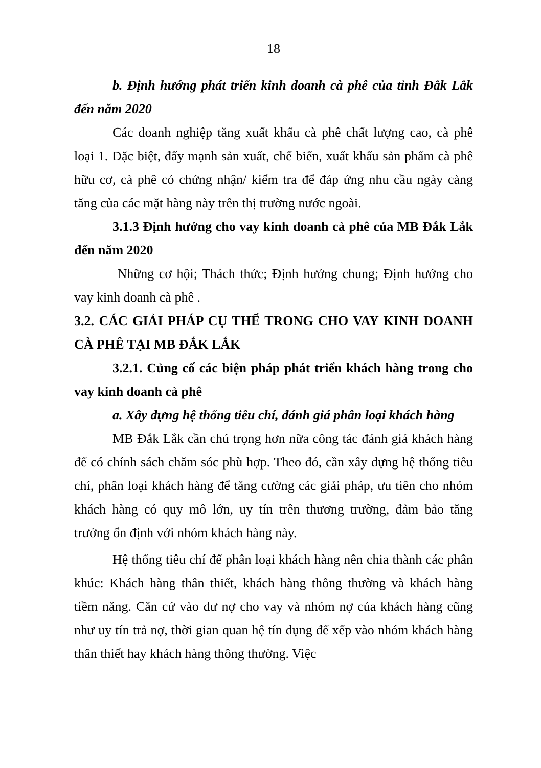18
b. Định hướng phát triển kinh doanh cà phê của tỉnh Đắk Lắk đến năm 2020
Các doanh nghiệp tăng xuất khẩu cà phê chất lượng cao, cà phê loại 1. Đặc biệt, đẩy mạnh sản xuất, chế biến, xuất khẩu sản phẩm cà phê hữu cơ, cà phê có chứng nhận/ kiểm tra để đáp ứng nhu cầu ngày càng tăng của các mặt hàng này trên thị trường nước ngoài.
3.1.3 Định hướng cho vay kinh doanh cà phê của MB Đắk Lắk đến năm 2020
Những cơ hội; Thách thức; Định hướng chung; Định hướng cho vay kinh doanh cà phê .
3.2. CÁC GIẢI PHÁP CỤ THỂ TRONG CHO VAY KINH DOANH CÀ PHÊ TẠI MB ĐẮK LẮK
3.2.1. Củng cố các biện pháp phát triển khách hàng trong cho vay kinh doanh cà phê
a. Xây dựng hệ thống tiêu chí, đánh giá phân loại khách hàng
MB Đắk Lắk cần chú trọng hơn nữa công tác đánh giá khách hàng để có chính sách chăm sóc phù hợp. Theo đó, cần xây dựng hệ thống tiêu chí, phân loại khách hàng để tăng cường các giải pháp, ưu tiên cho nhóm khách hàng có quy mô lớn, uy tín trên thương trường, đảm bảo tăng trưởng ổn định với nhóm khách hàng này.
Hệ thống tiêu chí để phân loại khách hàng nên chia thành các phân khúc: Khách hàng thân thiết, khách hàng thông thường và khách hàng tiềm năng. Căn cứ vào dư nợ cho vay và nhóm nợ của khách hàng cũng như uy tín trả nợ, thời gian quan hệ tín dụng để xếp vào nhóm khách hàng thân thiết hay khách hàng thông thường. Việc